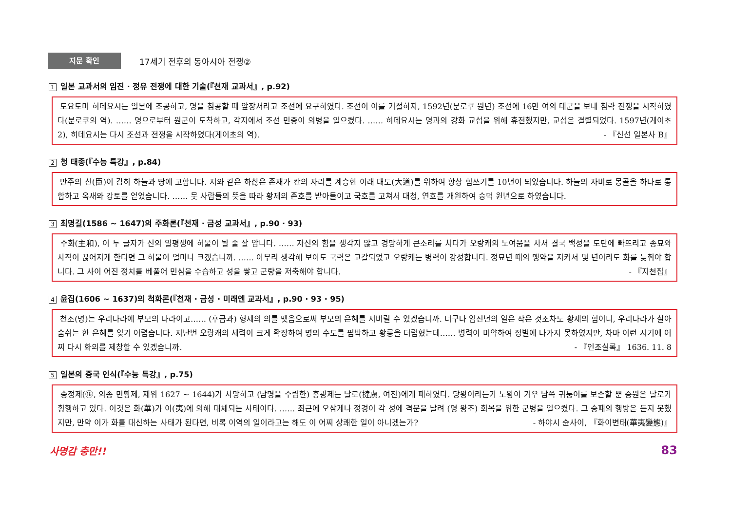지문 확인
17세기 전후의 동아시아 전쟁②
1 일본 교과서의 임진 · 정유 전쟁에 대한 기술(『천재 교과서』, p.92)
도요토미 히데요시는 일본에 조공하고, 명을 침공할 때 앞장서라고 조선에 요구하였다. 조선이 이를 거절하자, 1592년(분로쿠 원년) 조선에 16만 여의 대군을 보내 침략 전쟁을 시작하였다(분로쿠의 역). …… 명으로부터 원군이 도착하고, 각지에서 조선 민중이 의병을 일으켰다. …… 히데요시는 명과의 강화 교섭을 위해 휴전했지만, 교섭은 결렬되었다. 1597년(게이초 2), 히데요시는 다시 조선과 전쟁을 시작하였다(게이초의 역). - 『신선 일본사 B』
2 청 태종(『수능 특강』, p.84)
만주의 신(臣)이 감히 하늘과 땅에 고합니다. 저와 같은 하찮은 존재가 칸의 자리를 계승한 이래 대도(大道)를 위하여 항상 힘쓰기를 10년이 되었습니다. 하늘의 자비로 몽골을 하나로 통합하고 옥새와 강토를 얻었습니다. …… 뭇 사람들의 뜻을 따라 황제의 존호를 받아들이고 국호를 고쳐서 대청, 연호를 개원하여 숭덕 원년으로 하였습니다.
3 최명길(1586 ~ 1647)의 주화론(『천재 · 금성 교과서』, p.90 · 93)
주화(主和), 이 두 글자가 신의 일평생에 허물이 될 줄 잘 압니다. …… 자신의 힘을 생각지 않고 경망하게 큰소리를 치다가 오랑캐의 노여움을 사서 결국 백성을 도탄에 빠뜨리고 종묘와 사직이 끊어지게 한다면 그 허물이 얼마나 크겠습니까. …… 아무리 생각해 보아도 국력은 고갈되었고 오랑캐는 병력이 강성합니다. 정묘년 때의 맹약을 지켜서 몇 년이라도 화를 늦춰야 합니다. 그 사이 어진 정치를 베풀어 민심을 수습하고 성을 쌓고 군량을 저축해야 합니다. - 『지천집』
4 윤집(1606 ~ 1637)의 척화론(『천재 · 금성 · 미래엔 교과서』, p.90 · 93 · 95)
천조(명)는 우리나라에 부모의 나라이고…… (후금과) 형제의 의를 맺음으로써 부모의 은혜를 저버릴 수 있겠습니까. 더구나 임진년의 일은 작은 것조차도 황제의 힘이니, 우리나라가 살아 숨쉬는 한 은혜를 잊기 어렵습니다. 지난번 오랑캐의 세력이 크게 확장하여 명의 수도를 핍박하고 황릉을 더럽혔는데…… 병력이 미약하여 정벌에 나가지 못하였지만, 차마 이런 시기에 어찌 다시 화의를 제창할 수 있겠습니까. - 『인조실록』 1636. 11. 8
5 일본의 중국 인식(『수능 특강』, p.75)
숭정제(⑯, 의종 민황제, 재위 1627 ~ 1644)가 사망하고 (남명을 수립한) 홍광제는 달로(撻虜, 여진)에게 패하였다. 당왕이라든가 노왕이 겨우 남쪽 귀퉁이를 보존할 뿐 중원은 달로가 횡행하고 있다. 이것은 화(華)가 이(夷)에 의해 대체되는 사태이다. …… 최근에 오삼계나 정경이 각 성에 격문을 날려 (명 왕조) 회복을 위한 군병을 일으켰다. 그 승패의 행방은 듣지 못했지만, 만약 이가 화를 대신하는 사태가 된다면, 비록 이역의 일이라고는 해도 이 어찌 상쾌한 일이 아니겠는가? - 하야시 슌사이, 『화이변태(華夷變態)』
사명감 충만!! 83